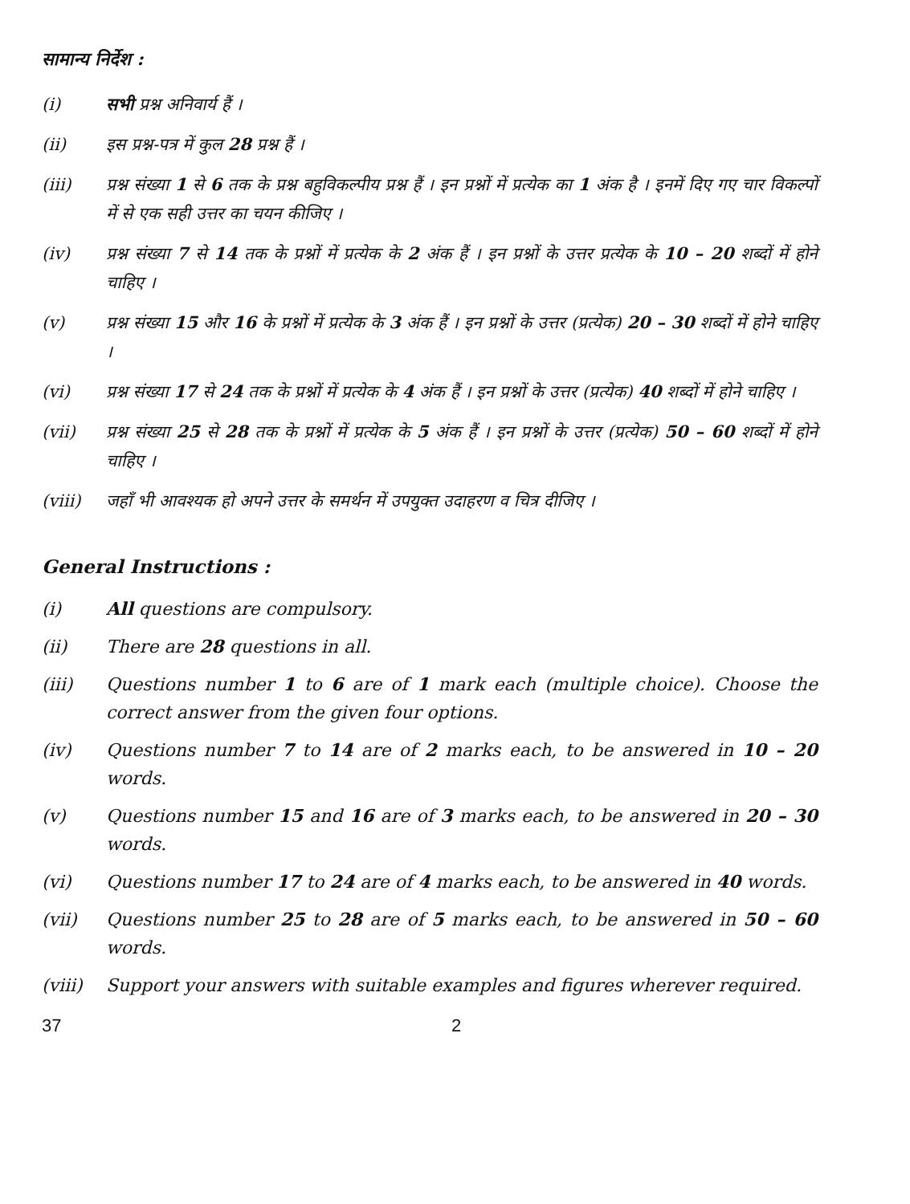सामान्य निर्देश :
(i) सभी प्रश्न अनिवार्य हैं ।
(ii) इस प्रश्न-पत्र में कुल 28 प्रश्न हैं ।
(iii) प्रश्न संख्या 1 से 6 तक के प्रश्न बहुविकल्पीय प्रश्न हैं । इन प्रश्नों में प्रत्येक का 1 अंक है । इनमें दिए गए चार विकल्पों में से एक सही उत्तर का चयन कीजिए ।
(iv) प्रश्न संख्या 7 से 14 तक के प्रश्नों में प्रत्येक के 2 अंक हैं । इन प्रश्नों के उत्तर प्रत्येक के 10 – 20 शब्दों में होने चाहिए ।
(v) प्रश्न संख्या 15 और 16 के प्रश्नों में प्रत्येक के 3 अंक हैं । इन प्रश्नों के उत्तर (प्रत्येक) 20 – 30 शब्दों में होने चाहिए ।
(vi) प्रश्न संख्या 17 से 24 तक के प्रश्नों में प्रत्येक के 4 अंक हैं । इन प्रश्नों के उत्तर (प्रत्येक) 40 शब्दों में होने चाहिए ।
(vii) प्रश्न संख्या 25 से 28 तक के प्रश्नों में प्रत्येक के 5 अंक हैं । इन प्रश्नों के उत्तर (प्रत्येक) 50 – 60 शब्दों में होने चाहिए ।
(viii) जहाँ भी आवश्यक हो अपने उत्तर के समर्थन में उपयुक्त उदाहरण व चित्र दीजिए ।
General Instructions :
(i) All questions are compulsory.
(ii) There are 28 questions in all.
(iii) Questions number 1 to 6 are of 1 mark each (multiple choice). Choose the correct answer from the given four options.
(iv) Questions number 7 to 14 are of 2 marks each, to be answered in 10 – 20 words.
(v) Questions number 15 and 16 are of 3 marks each, to be answered in 20 – 30 words.
(vi) Questions number 17 to 24 are of 4 marks each, to be answered in 40 words.
(vii) Questions number 25 to 28 are of 5 marks each, to be answered in 50 – 60 words.
(viii) Support your answers with suitable examples and figures wherever required.
37 2